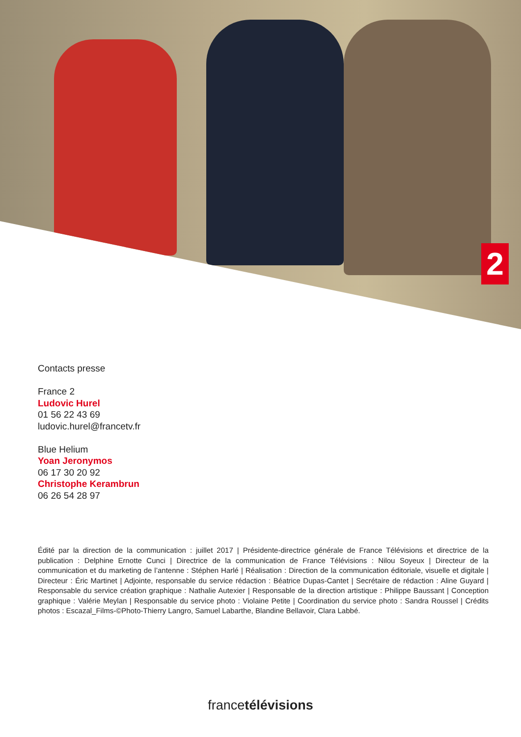2
Contacts presse
France 2
Ludovic Hurel
01 56 22 43 69
ludovic.hurel@francetv.fr
Blue Helium
Yoan Jeronymos
06 17 30 20 92
Christophe Kerambrun
06 26 54 28 97
Édité par la direction de la communication : juillet 2017 | Présidente-directrice générale de France Télévisions et directrice de la publication : Delphine Ernotte Cunci | Directrice de la communication de France Télévisions : Nilou Soyeux | Directeur de la communication et du marketing de l’antenne : Stéphen Harlé | Réalisation : Direction de la communication éditoriale, visuelle et digitale | Directeur : Éric Martinet | Adjointe, responsable du service rédaction : Béatrice Dupas-Cantet | Secrétaire de rédaction : Aline Guyard | Responsable du service création graphique : Nathalie Autexier | Responsable de la direction artistique : Philippe Baussant | Conception graphique : Valérie Meylan | Responsable du service photo : Violaine Petite | Coordination du service photo : Sandra Roussel | Crédits photos : Escazal_Films-©Photo-Thierry Langro, Samuel Labarthe, Blandine Bellavoir, Clara Labbé.
francetélévisions